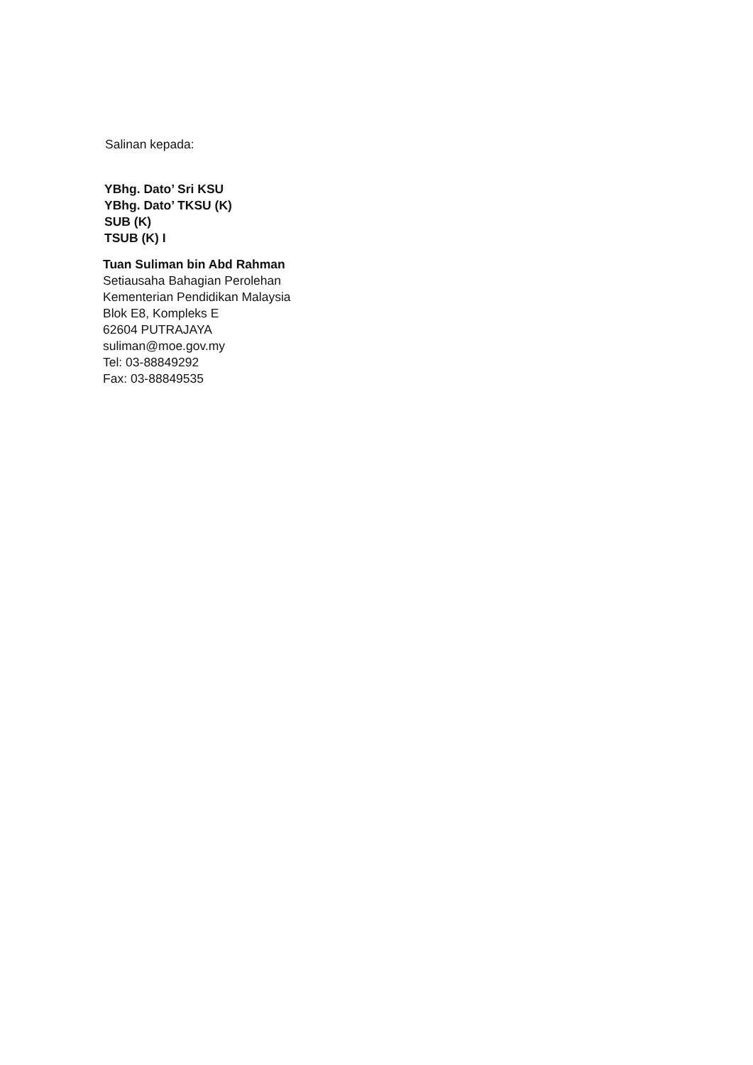Salinan kepada:
YBhg. Dato’ Sri KSU
YBhg. Dato’ TKSU (K)
SUB (K)
TSUB (K) I
Tuan Suliman bin Abd Rahman
Setiausaha Bahagian Perolehan
Kementerian Pendidikan Malaysia
Blok E8, Kompleks E
62604 PUTRAJAYA
suliman@moe.gov.my
Tel: 03-88849292
Fax: 03-88849535